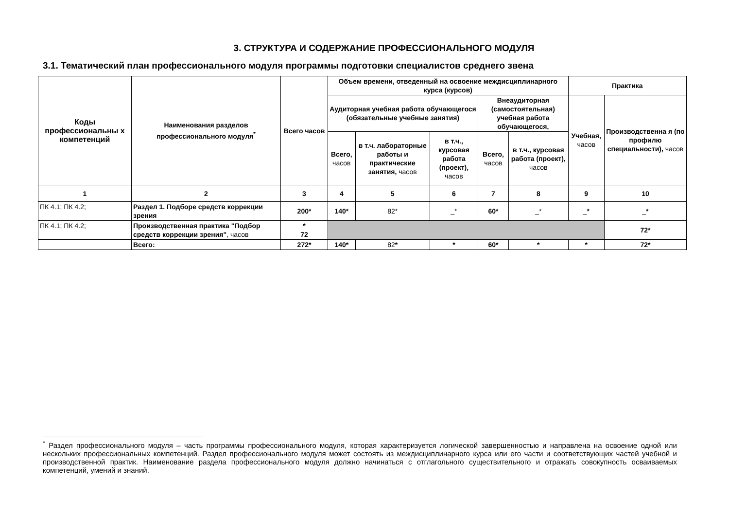3. СТРУКТУРА И СОДЕРЖАНИЕ ПРОФЕССИОНАЛЬНОГО МОДУЛЯ
3.1. Тематический план профессионального модуля программы подготовки специалистов среднего звена
| Коды профессиональны х компетенций | Наименования разделов профессионального модуля<sup>*</sup> | Всего часов | Объем времени, отведенный на освоение междисциплинарного курса (курсов) | | | | | Практика | |
| --- | --- | --- | --- | --- | --- | --- | --- | --- | --- |
| | | | Аудиторная учебная работа обучающегося (обязательные учебные занятия) | | | Внеаудиторная (самостоятельная) учебная работа обучающегося, | | Учебная, часов | Производственна я (по профилю специальности), часов |
| | | | Всего, часов | в т.ч. лабораторные работы и практические занятия, часов | в т.ч., курсовая работа (проект), часов | Всего, часов | в т.ч., курсовая работа (проект), часов | | |
| 1 | 2 | 3 | 4 | 5 | 6 | 7 | 8 | 9 | 10 |
| ПК 4.1; ПК 4.2; | Раздел 1. Подборе средств коррекции зрения | 200* | 140* | 82* | _* | 60* | _* | _ * | _ * |
| ПК 4.1; ПК 4.2; | Производственная практика "Подбор средств коррекции зрения" , часов | * 72 | | | | | | | 72* |
| | Всего: | 272* | 140* | 82 * | * | 60* | * | * | 72* |
<sup>*</sup> Раздел профессионального модуля – часть программы профессионального модуля, которая характеризуется логической завершенностью и направлена на освоение одной или нескольких профессиональных компетенций. Раздел профессионального модуля может состоять из междисциплинарного курса или его части и соответствующих частей учебной и производственной практик. Наименование раздела профессионального модуля должно начинаться с отглагольного существительного и отражать совокупность осваиваемых компетенций, умений и знаний.